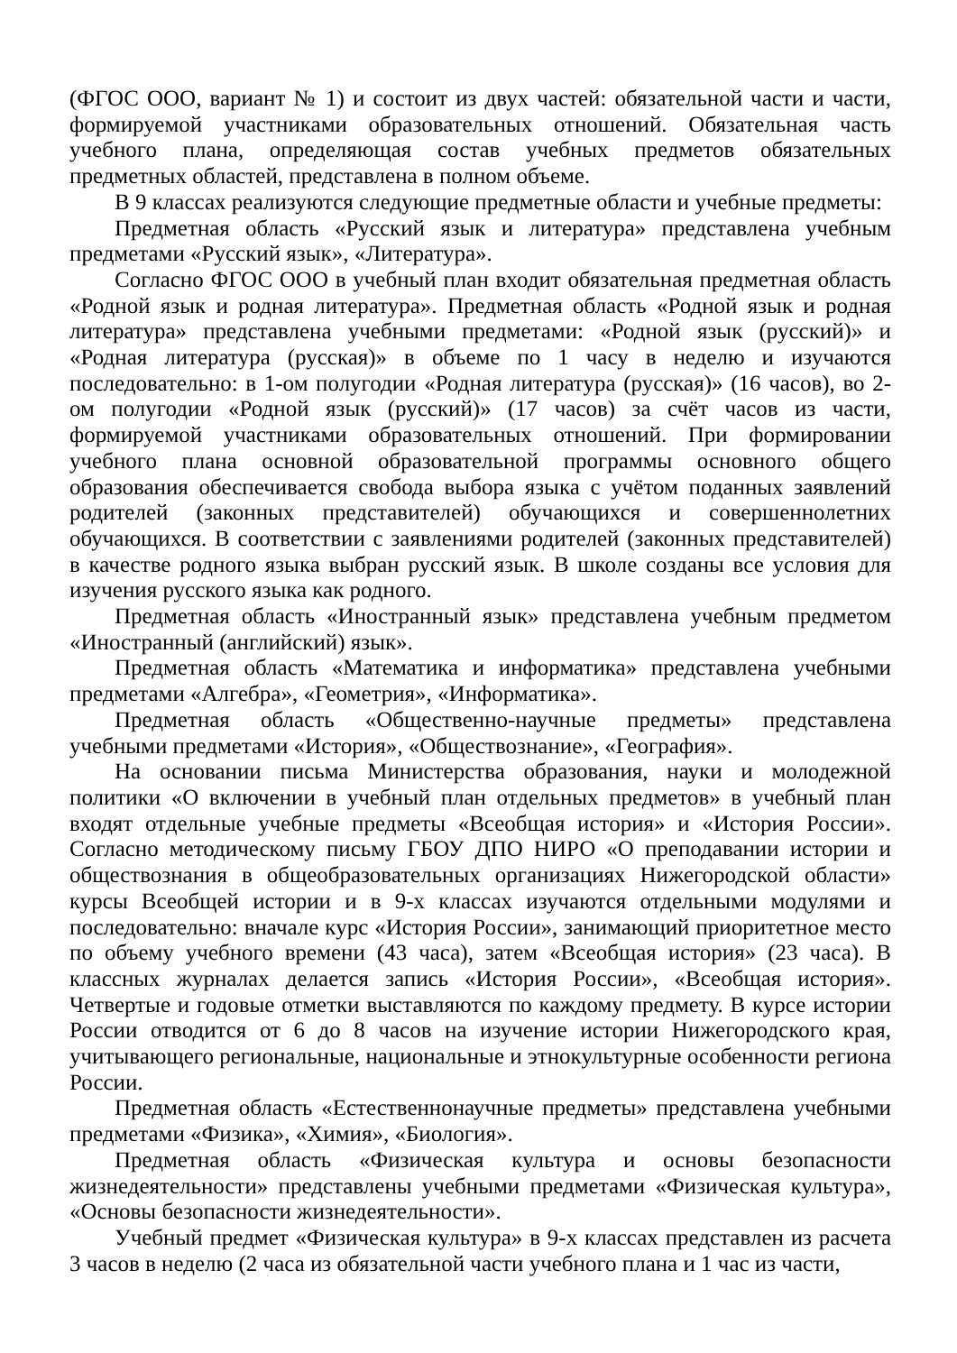(ФГОС ООО, вариант № 1) и состоит из двух частей: обязательной части и части, формируемой участниками образовательных отношений. Обязательная часть учебного плана, определяющая состав учебных предметов обязательных предметных областей, представлена в полном объеме.
В 9 классах реализуются следующие предметные области и учебные предметы:
Предметная область «Русский язык и литература» представлена учебным предметами «Русский язык», «Литература».
Согласно ФГОС ООО в учебный план входит обязательная предметная область «Родной язык и родная литература». Предметная область «Родной язык и родная литература» представлена учебными предметами: «Родной язык (русский)» и «Родная литература (русская)» в объеме по 1 часу в неделю и изучаются последовательно: в 1-ом полугодии «Родная литература (русская)» (16 часов), во 2-ом полугодии «Родной язык (русский)» (17 часов) за счёт часов из части, формируемой участниками образовательных отношений. При формировании учебного плана основной образовательной программы основного общего образования обеспечивается свобода выбора языка с учётом поданных заявлений родителей (законных представителей) обучающихся и совершеннолетних обучающихся. В соответствии с заявлениями родителей (законных представителей) в качестве родного языка выбран русский язык. В школе созданы все условия для изучения русского языка как родного.
Предметная область «Иностранный язык» представлена учебным предметом «Иностранный (английский) язык».
Предметная область «Математика и информатика» представлена учебными предметами «Алгебра», «Геометрия», «Информатика».
Предметная область «Общественно-научные предметы» представлена учебными предметами «История», «Обществознание», «География».
На основании письма Министерства образования, науки и молодежной политики «О включении в учебный план отдельных предметов» в учебный план входят отдельные учебные предметы «Всеобщая история» и «История России». Согласно методическому письму ГБОУ ДПО НИРО «О преподавании истории и обществознания в общеобразовательных организациях Нижегородской области» курсы Всеобщей истории и в 9-х классах изучаются отдельными модулями и последовательно: вначале курс «История России», занимающий приоритетное место по объему учебного времени (43 часа), затем «Всеобщая история» (23 часа). В классных журналах делается запись «История России», «Всеобщая история». Четвертые и годовые отметки выставляются по каждому предмету. В курсе истории России отводится от 6 до 8 часов на изучение истории Нижегородского края, учитывающего региональные, национальные и этнокультурные особенности региона России.
Предметная область «Естественнонаучные предметы» представлена учебными предметами «Физика», «Химия», «Биология».
Предметная область «Физическая культура и основы безопасности жизнедеятельности» представлены учебными предметами «Физическая культура», «Основы безопасности жизнедеятельности».
Учебный предмет «Физическая культура» в 9-х классах представлен из расчета 3 часов в неделю (2 часа из обязательной части учебного плана и 1 час из части,